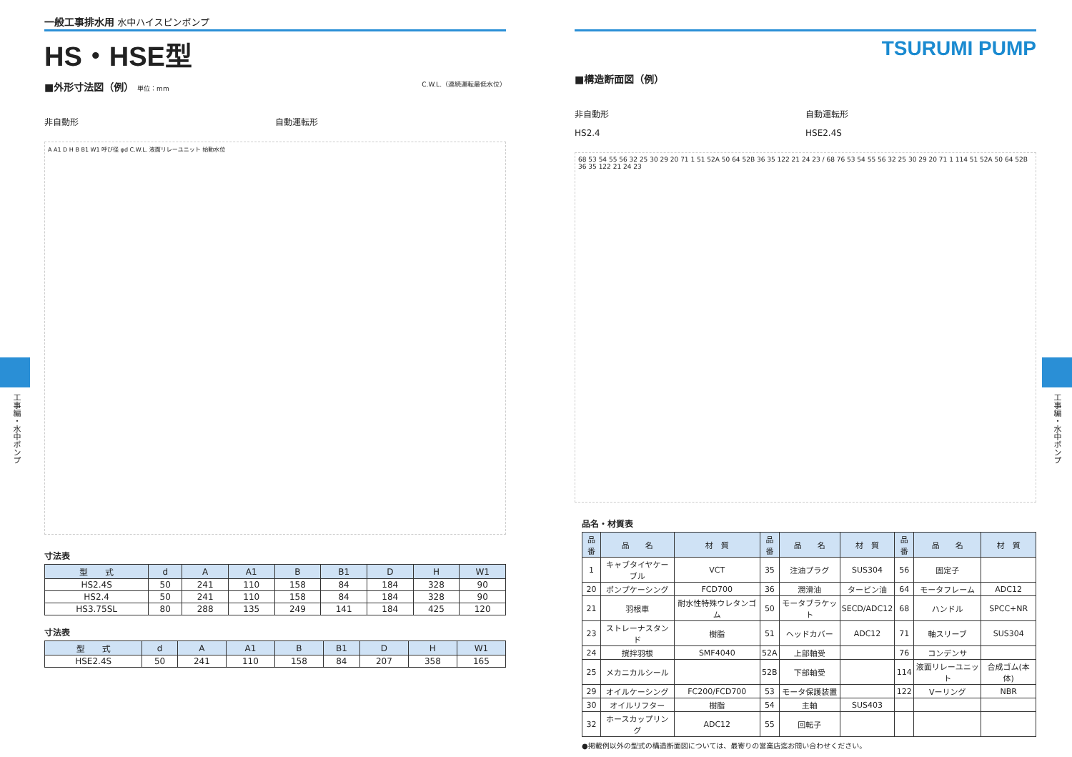工事編・水中ポンプ
工事編・水中ポンプ
一般工事排水用 水中ハイスピンポンプ
HS・HSE型
■外形寸法図（例） 単位：mm C.W.L.（連続運転最低水位）
非自動形 自動運転形
A A1 D H B B1 W1 呼び径 φd C.W.L. 液面リレーユニット 始動水位
寸法表
| 型 式 | d | A | A1 | B | B1 | D | H | W1 |
| --- | --- | --- | --- | --- | --- | --- | --- | --- |
| HS2.4S | 50 | 241 | 110 | 158 | 84 | 184 | 328 | 90 |
| HS2.4 | 50 | 241 | 110 | 158 | 84 | 184 | 328 | 90 |
| HS3.75SL | 80 | 288 | 135 | 249 | 141 | 184 | 425 | 120 |
寸法表
| 型 式 | d | A | A1 | B | B1 | D | H | W1 |
| --- | --- | --- | --- | --- | --- | --- | --- | --- |
| HSE2.4S | 50 | 241 | 110 | 158 | 84 | 207 | 358 | 165 |
TSURUMI PUMP
■構造断面図（例）
非自動形 自動運転形
HS2.4 HSE2.4S
68 53 54 55 56 32 25 30 29 20 71 1 51 52A 50 64 52B 36 35 122 21 24 23 / 68 76 53 54 55 56 32 25 30 29 20 71 1 114 51 52A 50 64 52B 36 35 122 21 24 23
品名・材質表
| 品番 | 品 名 | 材 質 | 品番 | 品 名 | 材 質 | 品番 | 品 名 | 材 質 |
| --- | --- | --- | --- | --- | --- | --- | --- | --- |
| 1 | キャブタイヤケーブル | VCT | 35 | 注油プラグ | SUS304 | 56 | 固定子 | |
| 20 | ポンプケーシング | FCD700 | 36 | 潤滑油 | タービン油 | 64 | モータフレーム | ADC12 |
| 21 | 羽根車 | 耐水性特殊ウレタンゴム | 50 | モータブラケット | SECD/ADC12 | 68 | ハンドル | SPCC+NR |
| 23 | ストレーナスタンド | 樹脂 | 51 | ヘッドカバー | ADC12 | 71 | 軸スリーブ | SUS304 |
| 24 | 撹拌羽根 | SMF4040 | 52A | 上部軸受 | | 76 | コンデンサ | |
| 25 | メカニカルシール | | 52B | 下部軸受 | | 114 | 液面リレーユニット | 合成ゴム(本体) |
| 29 | オイルケーシング | FC200/FCD700 | 53 | モータ保護装置 | | 122 | Vーリング | NBR |
| 30 | オイルリフター | 樹脂 | 54 | 主軸 | SUS403 | | | |
| 32 | ホースカップリング | ADC12 | 55 | 回転子 | | | | |
●掲載例以外の型式の構造断面図については、最寄りの営業店迄お問い合わせください。